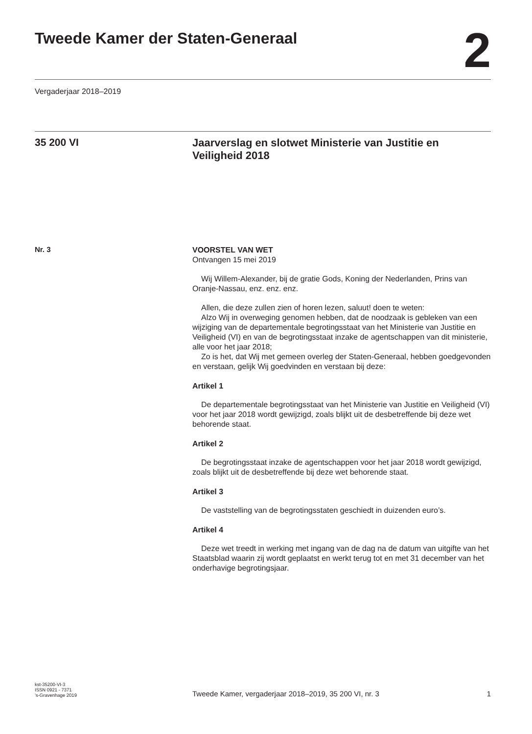Tweede Kamer der Staten-Generaal
2
Vergaderjaar 2018–2019
35 200 VI
Jaarverslag en slotwet Ministerie van Justitie en Veiligheid 2018
Nr. 3
VOORSTEL VAN WET
Ontvangen 15 mei 2019
Wij Willem-Alexander, bij de gratie Gods, Koning der Nederlanden, Prins van Oranje-Nassau, enz. enz. enz.
Allen, die deze zullen zien of horen lezen, saluut! doen te weten:
Alzo Wij in overweging genomen hebben, dat de noodzaak is gebleken van een wijziging van de departementale begrotingsstaat van het Ministerie van Justitie en Veiligheid (VI) en van de begrotingsstaat inzake de agentschappen van dit ministerie, alle voor het jaar 2018;
Zo is het, dat Wij met gemeen overleg der Staten-Generaal, hebben goedgevonden en verstaan, gelijk Wij goedvinden en verstaan bij deze:
Artikel 1
De departementale begrotingsstaat van het Ministerie van Justitie en Veiligheid (VI) voor het jaar 2018 wordt gewijzigd, zoals blijkt uit de desbetreffende bij deze wet behorende staat.
Artikel 2
De begrotingsstaat inzake de agentschappen voor het jaar 2018 wordt gewijzigd, zoals blijkt uit de desbetreffende bij deze wet behorende staat.
Artikel 3
De vaststelling van de begrotingsstaten geschiedt in duizenden euro’s.
Artikel 4
Deze wet treedt in werking met ingang van de dag na de datum van uitgifte van het Staatsblad waarin zij wordt geplaatst en werkt terug tot en met 31 december van het onderhavige begrotingsjaar.
kst-35200-VI-3
ISSN 0921 - 7371
’s-Gravenhage 2019
Tweede Kamer, vergaderjaar 2018–2019, 35 200 VI, nr. 3
1